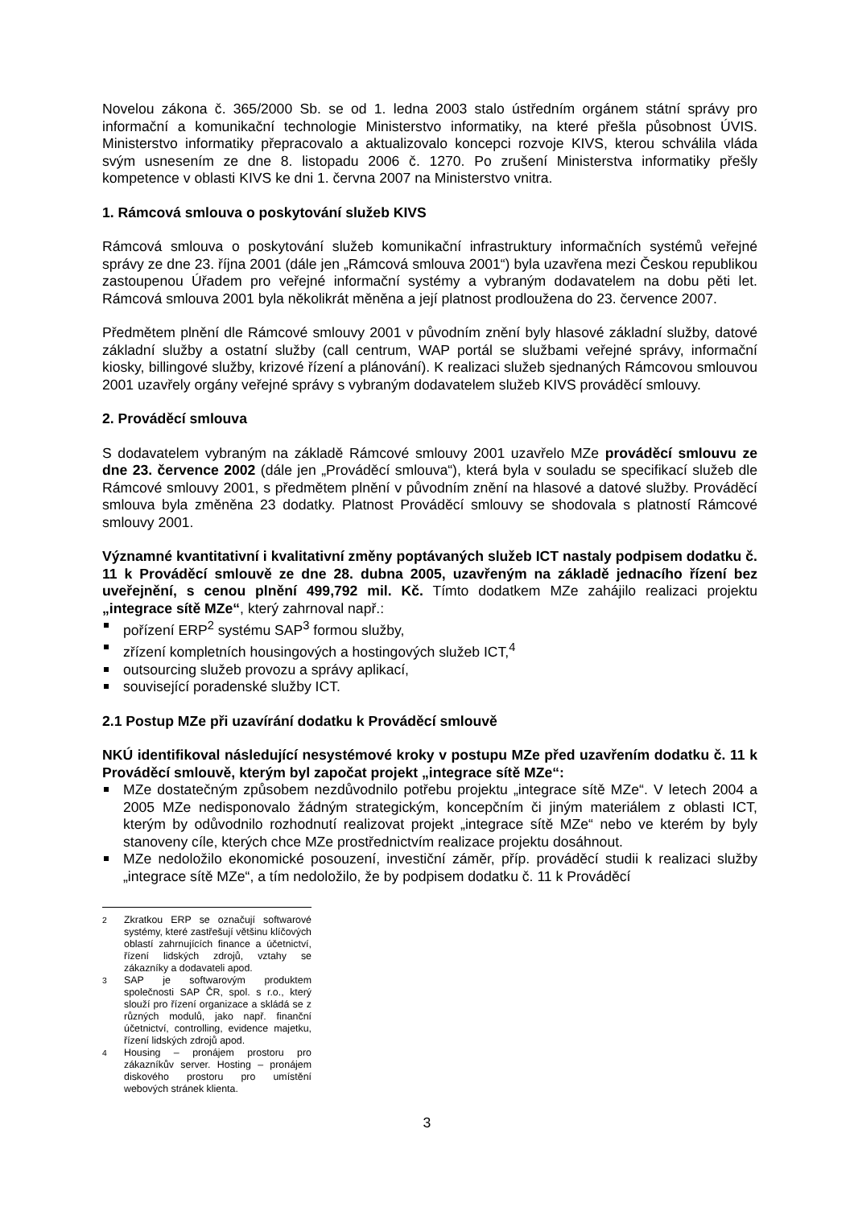Novelou zákona č. 365/2000 Sb. se od 1. ledna 2003 stalo ústředním orgánem státní správy pro informační a komunikační technologie Ministerstvo informatiky, na které přešla působnost ÚVIS. Ministerstvo informatiky přepracovalo a aktualizovalo koncepci rozvoje KIVS, kterou schválila vláda svým usnesením ze dne 8. listopadu 2006 č. 1270. Po zrušení Ministerstva informatiky přešly kompetence v oblasti KIVS ke dni 1. června 2007 na Ministerstvo vnitra.
1. Rámcová smlouva o poskytování služeb KIVS
Rámcová smlouva o poskytování služeb komunikační infrastruktury informačních systémů veřejné správy ze dne 23. října 2001 (dále jen „Rámcová smlouva 2001“) byla uzavřena mezi Českou republikou zastoupenou Úřadem pro veřejné informační systémy a vybraným dodavatelem na dobu pěti let. Rámcová smlouva 2001 byla několikrát měněna a její platnost prodloužena do 23. července 2007.
Předmětem plnění dle Rámcové smlouvy 2001 v původním znění byly hlasové základní služby, datové základní služby a ostatní služby (call centrum, WAP portál se službami veřejné správy, informační kiosky, billingové služby, krizové řízení a plánování). K realizaci služeb sjednaných Rámcovou smlouvou 2001 uzavřely orgány veřejné správy s vybraným dodavatelem služeb KIVS prováděcí smlouvy.
2. Prováděcí smlouva
S dodavatelem vybraným na základě Rámcové smlouvy 2001 uzavřelo MZe prováděcí smlouvu ze dne 23. července 2002 (dále jen „Prováděcí smlouva“), která byla v souladu se specifikací služeb dle Rámcové smlouvy 2001, s předmětem plnění v původním znění na hlasové a datové služby. Prováděcí smlouva byla změněna 23 dodatky. Platnost Prováděcí smlouvy se shodovala s platností Rámcové smlouvy 2001.
Významné kvantitativní i kvalitativní změny poptávaných služeb ICT nastaly podpisem dodatku č. 11 k Prováděcí smlouvě ze dne 28. dubna 2005, uzavřeným na základě jednacího řízení bez uveřejnění, s cenou plnění 499,792 mil. Kč. Tímto dodatkem MZe zahájilo realizaci projektu „integrace sítě MZe“, který zahrnoval např.:
pořízení ERP<sup>2</sup> systému SAP<sup>3</sup> formou služby,
zřízení kompletních housingových a hostingových služeb ICT,<sup>4</sup>
outsourcing služeb provozu a správy aplikací,
související poradenské služby ICT.
2.1 Postup MZe při uzavírání dodatku k Prováděcí smlouvě
NKÚ identifikoval následující nesystémové kroky v postupu MZe před uzavřením dodatku č. 11 k Prováděcí smlouvě, kterým byl započat projekt „integrace sítě MZe“:
MZe dostatečným způsobem nezdůvodnilo potřebu projektu „integrace sítě MZe“. V letech 2004 a 2005 MZe nedisponovalo žádným strategickým, koncepčním či jiným materiálem z oblasti ICT, kterým by odůvodnilo rozhodnutí realizovat projekt „integrace sítě MZe“ nebo ve kterém by byly stanoveny cíle, kterých chce MZe prostřednictvím realizace projektu dosáhnout.
MZe nedoložilo ekonomické posouzení, investiční záměr, příp. prováděcí studii k realizaci služby „integrace sítě MZe“, a tím nedoložilo, že by podpisem dodatku č. 11 k Prováděcí
<sup>2</sup> Zkratkou ERP se označují softwarové systémy, které zastřešují většinu klíčových oblastí zahrnujících finance a účetnictví, řízení lidských zdrojů, vztahy se zákazníky a dodavateli apod.
<sup>3</sup> SAP je softwarovým produktem společnosti SAP ČR, spol. s r.o., který slouží pro řízení organizace a skládá se z různých modulů, jako např. finanční účetnictví, controlling, evidence majetku, řízení lidských zdrojů apod.
<sup>4</sup> Housing – pronájem prostoru pro zákazníkův server. Hosting – pronájem diskového prostoru pro umístění webových stránek klienta.
3